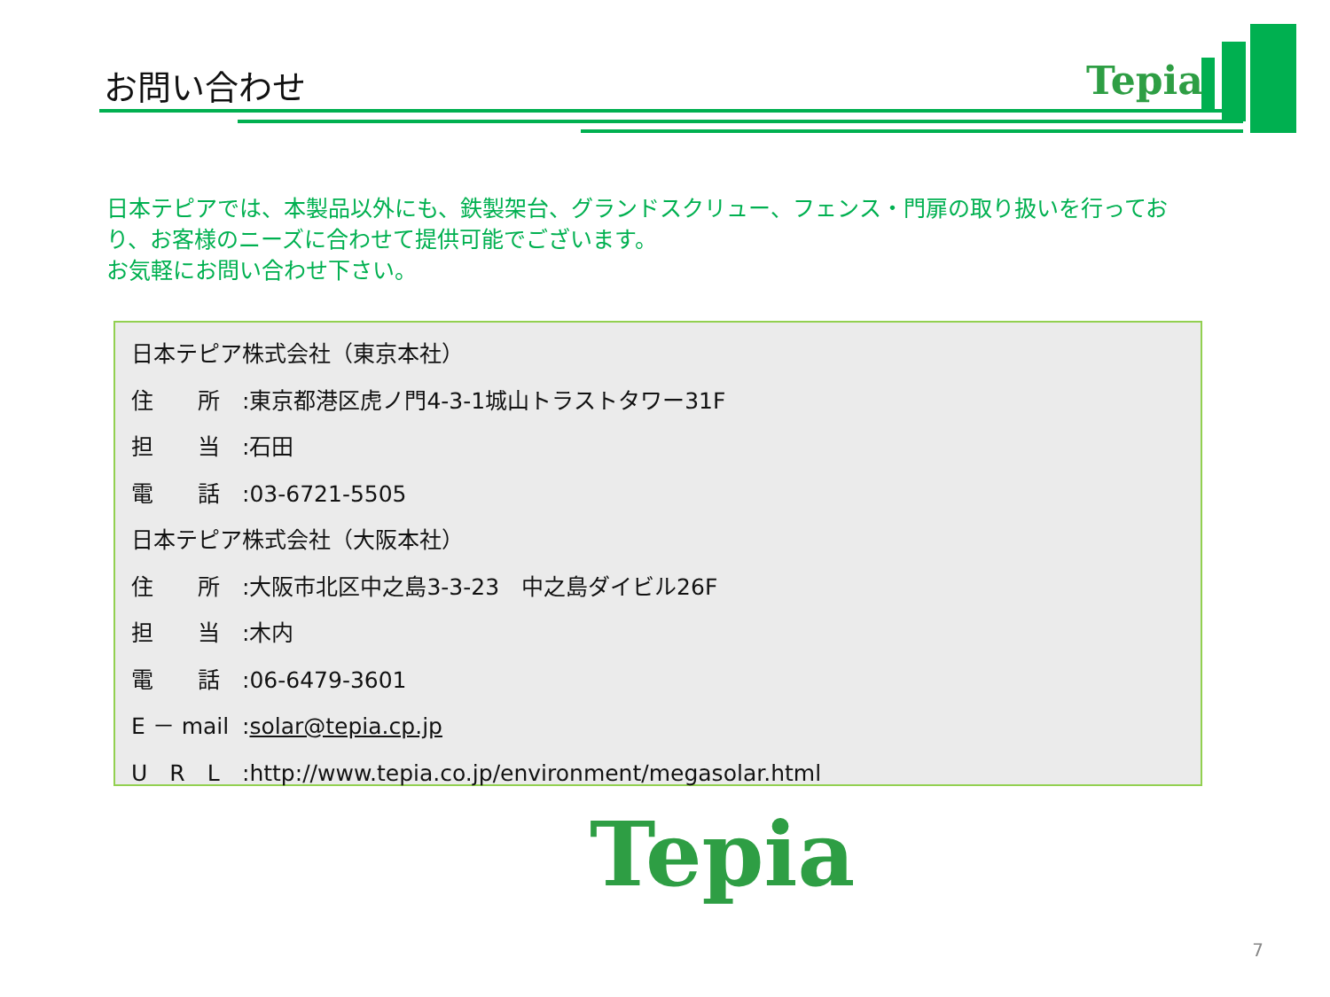お問い合わせ Tepia
日本テピアでは、本製品以外にも、鉄製架台、グランドスクリュー、フェンス・門扉の取り扱いを行っており、お客様のニーズに合わせて提供可能でございます。
お気軽にお問い合わせ下さい。
日本テピア株式会社（東京本社）
住　　所:東京都港区虎ノ門4-3-1城山トラストタワー31F
担　　当:石田
電　　話:03-6721-5505
日本テピア株式会社（大阪本社）
住　　所:大阪市北区中之島3-3-23　中之島ダイビル26F
担　　当:木内
電　　話:06-6479-3601
E － mail:solar@tepia.cp.jp
U　R　L:http://www.tepia.co.jp/environment/megasolar.html
Tepia
7